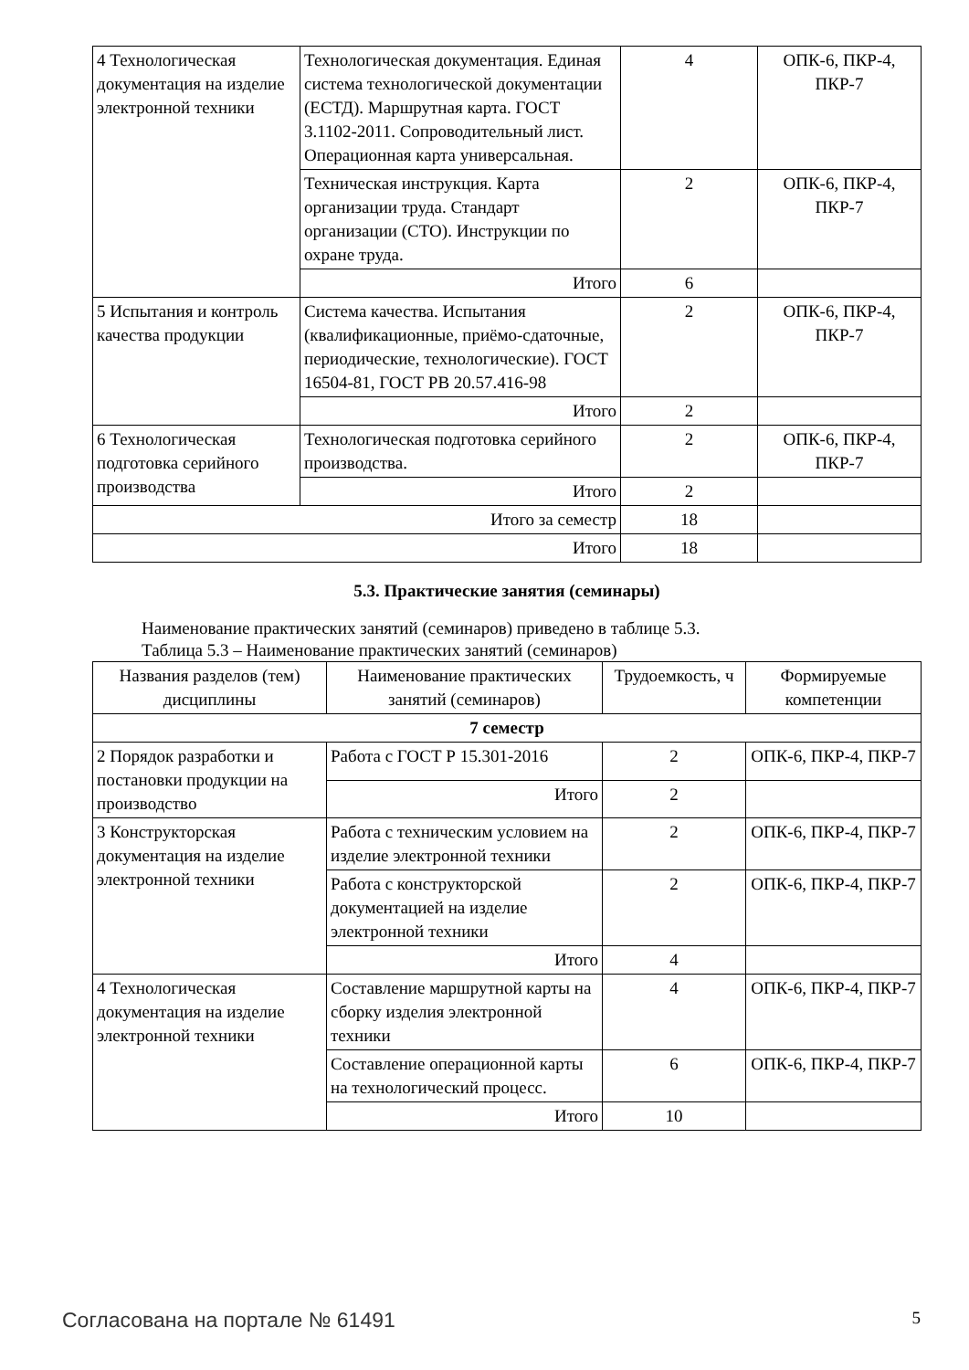| 4 Технологическая документация на изделие электронной техники | Технологическая документация. Единая система технологической документации (ЕСТД). Маршрутная карта. ГОСТ 3.1102-2011. Сопроводительный лист. Операционная карта универсальная. | 4 | ОПК-6, ПКР-4, ПКР-7 |
| | Техническая инструкция. Карта организации труда. Стандарт организации (СТО). Инструкции по охране труда. | 2 | ОПК-6, ПКР-4, ПКР-7 |
| | Итого | 6 | |
| 5 Испытания и контроль качества продукции | Система качества. Испытания (квалификационные, приёмо-сдаточные, периодические, технологические). ГОСТ 16504-81, ГОСТ РВ 20.57.416-98 | 2 | ОПК-6, ПКР-4, ПКР-7 |
| | Итого | 2 | |
| 6 Технологическая подготовка серийного производства | Технологическая подготовка серийного производства. | 2 | ОПК-6, ПКР-4, ПКР-7 |
| | Итого | 2 | |
| Итого за семестр | | 18 | |
| Итого | | 18 | |
5.3. Практические занятия (семинары)
Наименование практических занятий (семинаров) приведено в таблице 5.3.
Таблица 5.3 – Наименование практических занятий (семинаров)
| Названия разделов (тем) дисциплины | Наименование практических занятий (семинаров) | Трудоемкость, ч | Формируемые компетенции |
| --- | --- | --- | --- |
| 7 семестр | | | |
| 2 Порядок разработки и постановки продукции на производство | Работа с ГОСТ Р 15.301-2016 | 2 | ОПК-6, ПКР-4, ПКР-7 |
| | Итого | 2 | |
| 3 Конструкторская документация на изделие электронной техники | Работа с техническим условием на изделие электронной техники | 2 | ОПК-6, ПКР-4, ПКР-7 |
| | Работа с конструкторской документацией на изделие электронной техники | 2 | ОПК-6, ПКР-4, ПКР-7 |
| | Итого | 4 | |
| 4 Технологическая документация на изделие электронной техники | Составление маршрутной карты на сборку изделия электронной техники | 4 | ОПК-6, ПКР-4, ПКР-7 |
| | Составление операционной карты на технологический процесс. | 6 | ОПК-6, ПКР-4, ПКР-7 |
| | Итого | 10 | |
Согласована на портале № 61491 5